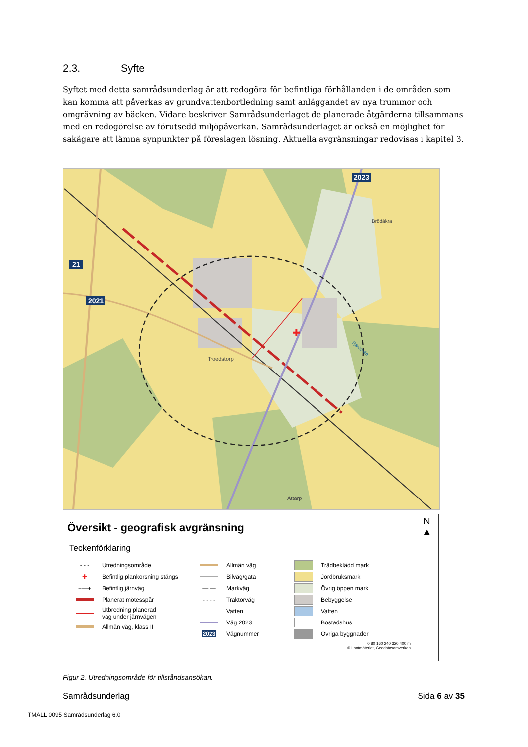2.3. Syfte
Syftet med detta samrådsunderlag är att redogöra för befintliga förhållanden i de områden som kan komma att påverkas av grundvattenbortledning samt anläggandet av nya trummor och omgrävning av bäcken. Vidare beskriver Samrådsunderlaget de planerade åtgärderna tillsammans med en redogörelse av förutsedd miljöpåverkan. Samrådsunderlaget är också en möjlighet för sakägare att lämna synpunkter på föreslagen lösning. Aktuella avgränsningar redovisas i kapitel 3.
✚
2023
21
2021
Brödåkra
Fjärövsån
Troedstorp
Attarp
N
▲
Översikt - geografisk avgränsning
Teckenförklaring
- - -
Utredningsområde
✚
Befintlig plankorsning stängs
+—+
Befintlig järnväg
Planerat mötesspår
Utbredning planerad
väg under järnvägen
Allmän väg, klass II
Allmän väg
Bilväg/gata
— —
Markväg
- - - -
Traktorväg
Vatten
Väg 2023
2023
Vägnummer
Trädbeklädd mark
Jordbruksmark
Övrig öppen mark
Bebyggelse
Vatten
Bostadshus
Övriga byggnader
0 80 160 240 320 400 m
© Lantmäteriet, Geodatasamverkan
Figur 2. Utredningsområde för tillståndsansökan.
Samrådsunderlag Sida 6 av 35
TMALL 0095 Samrådsunderlag 6.0